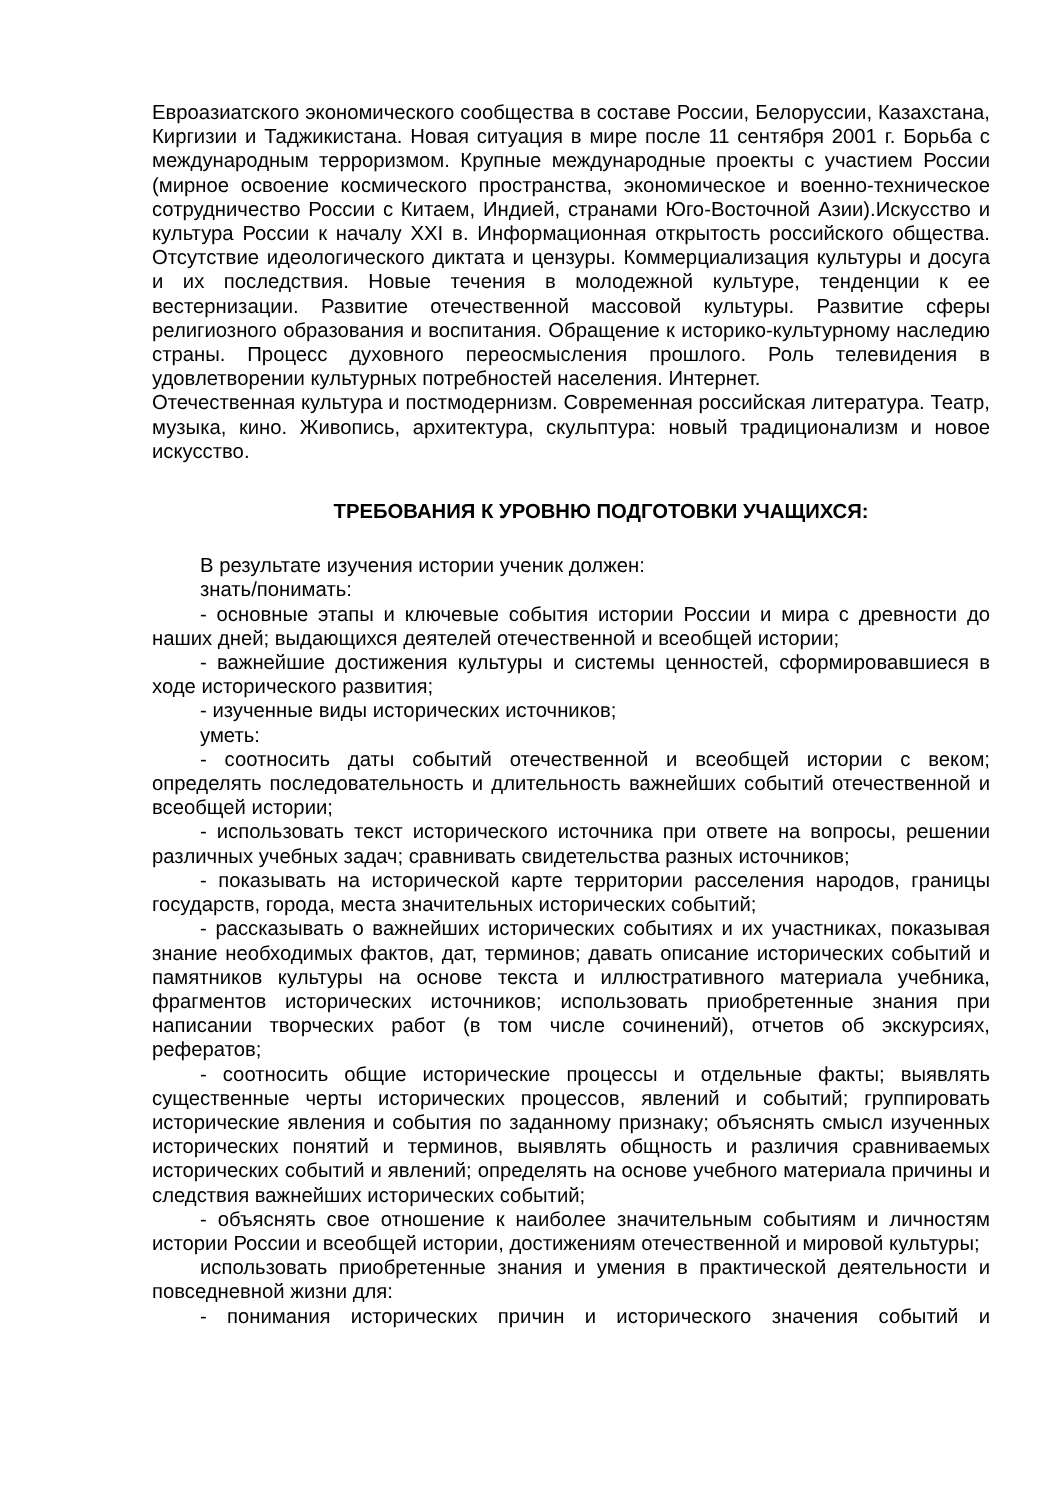Евроазиатского экономического сообщества в составе России, Белоруссии, Казахстана, Киргизии и Таджикистана. Новая ситуация в мире после 11 сентября 2001 г. Борьба с международным терроризмом. Крупные международные проекты с участием России (мирное освоение космического пространства, экономическое и военно-техническое сотрудничество России с Китаем, Индией, странами Юго-Восточной Азии).Искусство и культура России к началу XXI в. Информационная открытость российского общества. Отсутствие идеологического диктата и цензуры. Коммерциализация культуры и досуга и их последствия. Новые течения в молодежной культуре, тенденции к ее вестернизации. Развитие отечественной массовой культуры. Развитие сферы религиозного образования и воспитания. Обращение к историко-культурному наследию страны. Процесс духовного переосмысления прошлого. Роль телевидения в удовлетворении культурных потребностей населения. Интернет.
Отечественная культура и постмодернизм. Современная российская литература. Театр, музыка, кино. Живопись, архитектура, скульптура: новый традиционализм и новое искусство.
ТРЕБОВАНИЯ К УРОВНЮ ПОДГОТОВКИ УЧАЩИХСЯ:
В результате изучения истории ученик должен:
знать/понимать:
- основные этапы и ключевые события истории России и мира с древности до наших дней; выдающихся деятелей отечественной и всеобщей истории;
- важнейшие достижения культуры и системы ценностей, сформировавшиеся в ходе исторического развития;
- изученные виды исторических источников;
уметь:
- соотносить даты событий отечественной и всеобщей истории с веком; определять последовательность и длительность важнейших событий отечественной и всеобщей истории;
- использовать текст исторического источника при ответе на вопросы, решении различных учебных задач; сравнивать свидетельства разных источников;
- показывать на исторической карте территории расселения народов, границы государств, города, места значительных исторических событий;
- рассказывать о важнейших исторических событиях и их участниках, показывая знание необходимых фактов, дат, терминов; давать описание исторических событий и памятников культуры на основе текста и иллюстративного материала учебника, фрагментов исторических источников; использовать приобретенные знания при написании творческих работ (в том числе сочинений), отчетов об экскурсиях, рефератов;
- соотносить общие исторические процессы и отдельные факты; выявлять существенные черты исторических процессов, явлений и событий; группировать исторические явления и события по заданному признаку; объяснять смысл изученных исторических понятий и терминов, выявлять общность и различия сравниваемых исторических событий и явлений; определять на основе учебного материала причины и следствия важнейших исторических событий;
- объяснять свое отношение к наиболее значительным событиям и личностям истории России и всеобщей истории, достижениям отечественной и мировой культуры;
использовать приобретенные знания и умения в практической деятельности и повседневной жизни для:
- понимания исторических причин и исторического значения событий и